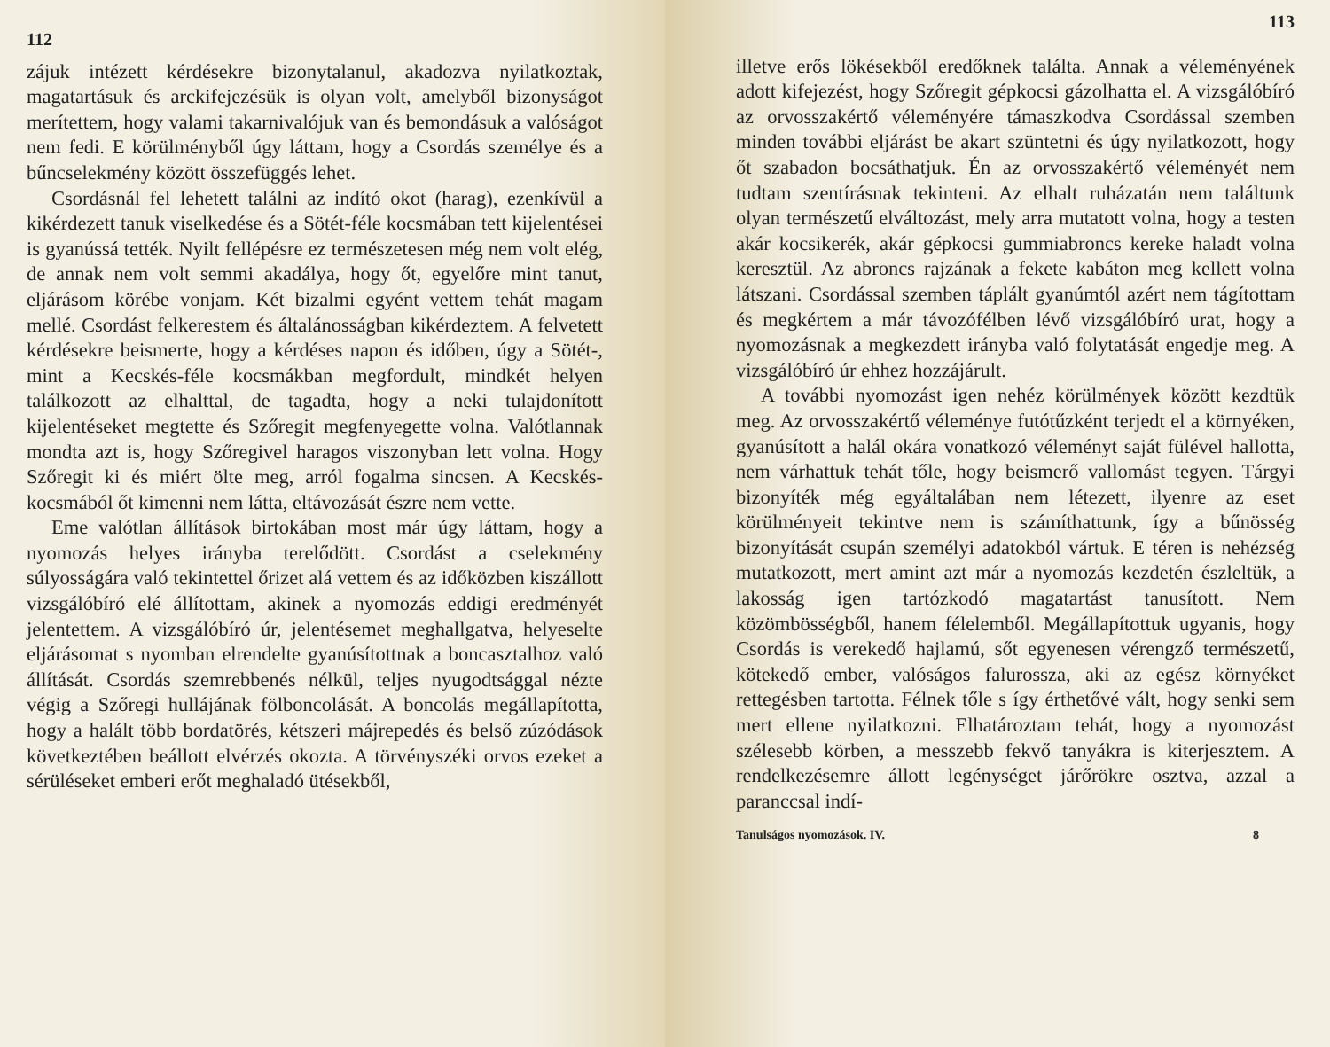112
zájuk intézett kérdésekre bizonytalanul, akadozva nyilatkoztak, magatartásuk és arckifejezésük is olyan volt, amelyből bizonyságot merítettem, hogy valami takarnivalójuk van és bemondásuk a valóságot nem fedi. E körülményből úgy láttam, hogy a Csordás személye és a bűncselekmény között összefüggés lehet.
Csordásnál fel lehetett találni az indító okot (harag), ezenkívül a kikérdezett tanuk viselkedése és a Sötét-féle kocsmában tett kijelentései is gyanússá tették. Nyilt fellépésre ez természetesen még nem volt elég, de annak nem volt semmi akadálya, hogy őt, egyelőre mint tanut, eljárásom körébe vonjam. Két bizalmi egyént vettem tehát magam mellé. Csordást felkerestem és általánosságban kikérdeztem. A felvetett kérdésekre beismerte, hogy a kérdéses napon és időben, úgy a Sötét-, mint a Kecskés-féle kocsmákban megfordult, mindkét helyen találkozott az elhalttal, de tagadta, hogy a neki tulajdonított kijelentéseket megtette és Szőregit megfenyegette volna. Valótlannak mondta azt is, hogy Szőregivel haragos viszonyban lett volna. Hogy Szőregit ki és miért ölte meg, arról fogalma sincsen. A Kecskés-kocsmából őt kimenni nem látta, eltávozását észre nem vette.
Eme valótlan állítások birtokában most már úgy láttam, hogy a nyomozás helyes irányba terelődött. Csordást a cselekmény súlyosságára való tekintettel őrizet alá vettem és az időközben kiszállott vizsgálóbíró elé állítottam, akinek a nyomozás eddigi eredményét jelentettem. A vizsgálóbíró úr, jelentésemet meghallgatva, helyeselte eljárásomat s nyomban elrendelte gyanúsítottnak a boncasztalhoz való állítását. Csordás szemrebbenés nélkül, teljes nyugodtsággal nézte végig a Szőregi hullájának fölboncolását. A boncolás megállapította, hogy a halált több bordatörés, kétszeri májrepedés és belső zúzódások következtében beállott elvérzés okozta. A törvényszéki orvos ezeket a sérüléseket emberi erőt meghaladó ütésekből,
113
illetve erős lökésekből eredőknek találta. Annak a véleményének adott kifejezést, hogy Szőregit gépkocsi gázolhatta el. A vizsgálóbíró az orvosszakértő véleményére támaszkodva Csordással szemben minden további eljárást be akart szüntetni és úgy nyilatkozott, hogy őt szabadon bocsáthatjuk. Én az orvosszakértő véleményét nem tudtam szentírásnak tekinteni. Az elhalt ruházatán nem találtunk olyan természetű elváltozást, mely arra mutatott volna, hogy a testen akár kocsikerék, akár gépkocsi gummiabroncs kereke haladt volna keresztül. Az abroncs rajzának a fekete kabáton meg kellett volna látszani. Csordással szemben táplált gyanúmtól azért nem tágítottam és megkértem a már távozófélben lévő vizsgálóbíró urat, hogy a nyomozásnak a megkezdett irányba való folytatását engedje meg. A vizsgálóbíró úr ehhez hozzájárult.
A további nyomozást igen nehéz körülmények között kezdtük meg. Az orvosszakértő véleménye futótűzként terjedt el a környéken, gyanúsított a halál okára vonatkozó véleményt saját fülével hallotta, nem várhattuk tehát tőle, hogy beismerő vallomást tegyen. Tárgyi bizonyíték még egyáltalában nem létezett, ilyenre az eset körülményeit tekintve nem is számíthattunk, így a bűnösség bizonyítását csupán személyi adatokból vártuk. E téren is nehézség mutatkozott, mert amint azt már a nyomozás kezdetén észleltük, a lakosság igen tartózkodó magatartást tanusított. Nem közömbösségből, hanem félelemből. Megállapítottuk ugyanis, hogy Csordás is verekedő hajlamú, sőt egyenesen vérengző természetű, kötekedő ember, valóságos falurossza, aki az egész környéket rettegésben tartotta. Félnek tőle s így érthetővé vált, hogy senki sem mert ellene nyilatkozni. Elhatároztam tehát, hogy a nyomozást szélesebb körben, a messzebb fekvő tanyákra is kiterjesztem. A rendelkezésemre állott legénységet járőrökre osztva, azzal a paranccsal indí-
Tanulságos nyomozások. IV. 8